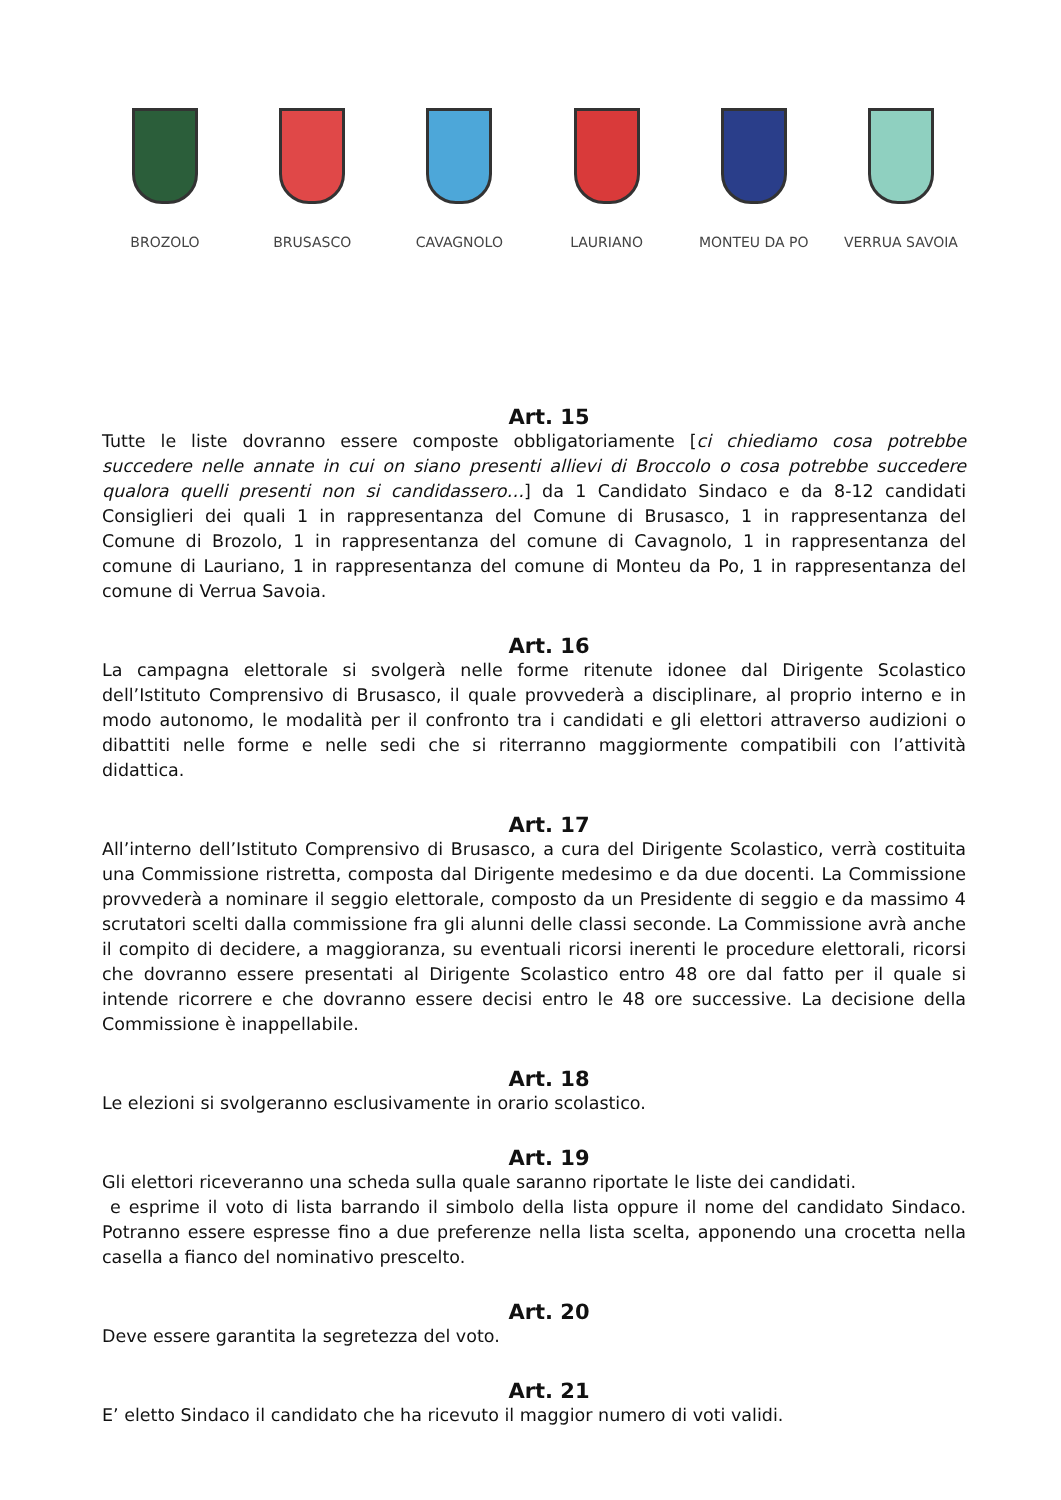BROZOLO BRUSASCO CAVAGNOLO LAURIANO MONTEU DA PO VERRUA SAVOIA
Art. 15
Tutte le liste dovranno essere composte obbligatoriamente [ci chiediamo cosa potrebbe succedere nelle annate in cui on siano presenti allievi di Broccolo o cosa potrebbe succedere qualora quelli presenti non si candidassero…] da 1 Candidato Sindaco e da 8-12 candidati Consiglieri dei quali 1 in rappresentanza del Comune di Brusasco, 1 in rappresentanza del Comune di Brozolo, 1 in rappresentanza del comune di Cavagnolo, 1 in rappresentanza del comune di Lauriano, 1 in rappresentanza del comune di Monteu da Po, 1 in rappresentanza del comune di Verrua Savoia.
Art. 16
La campagna elettorale si svolgerà nelle forme ritenute idonee dal Dirigente Scolastico dell’Istituto Comprensivo di Brusasco, il quale provvederà a disciplinare, al proprio interno e in modo autonomo, le modalità per il confronto tra i candidati e gli elettori attraverso audizioni o dibattiti nelle forme e nelle sedi che si riterranno maggiormente compatibili con l’attività didattica.
Art. 17
All’interno dell’Istituto Comprensivo di Brusasco, a cura del Dirigente Scolastico, verrà costituita una Commissione ristretta, composta dal Dirigente medesimo e da due docenti. La Commissione provvederà a nominare il seggio elettorale, composto da un Presidente di seggio e da massimo 4 scrutatori scelti dalla commissione fra gli alunni delle classi seconde. La Commissione avrà anche il compito di decidere, a maggioranza, su eventuali ricorsi inerenti le procedure elettorali, ricorsi che dovranno essere presentati al Dirigente Scolastico entro 48 ore dal fatto per il quale si intende ricorrere e che dovranno essere decisi entro le 48 ore successive. La decisione della Commissione è inappellabile.
Art. 18
Le elezioni si svolgeranno esclusivamente in orario scolastico.
Art. 19
Gli elettori riceveranno una scheda sulla quale saranno riportate le liste dei candidati.
e esprime il voto di lista barrando il simbolo della lista oppure il nome del candidato Sindaco. Potranno essere espresse fino a due preferenze nella lista scelta, apponendo una crocetta nella casella a fianco del nominativo prescelto.
Art. 20
Deve essere garantita la segretezza del voto.
Art. 21
E’ eletto Sindaco il candidato che ha ricevuto il maggior numero di voti validi.